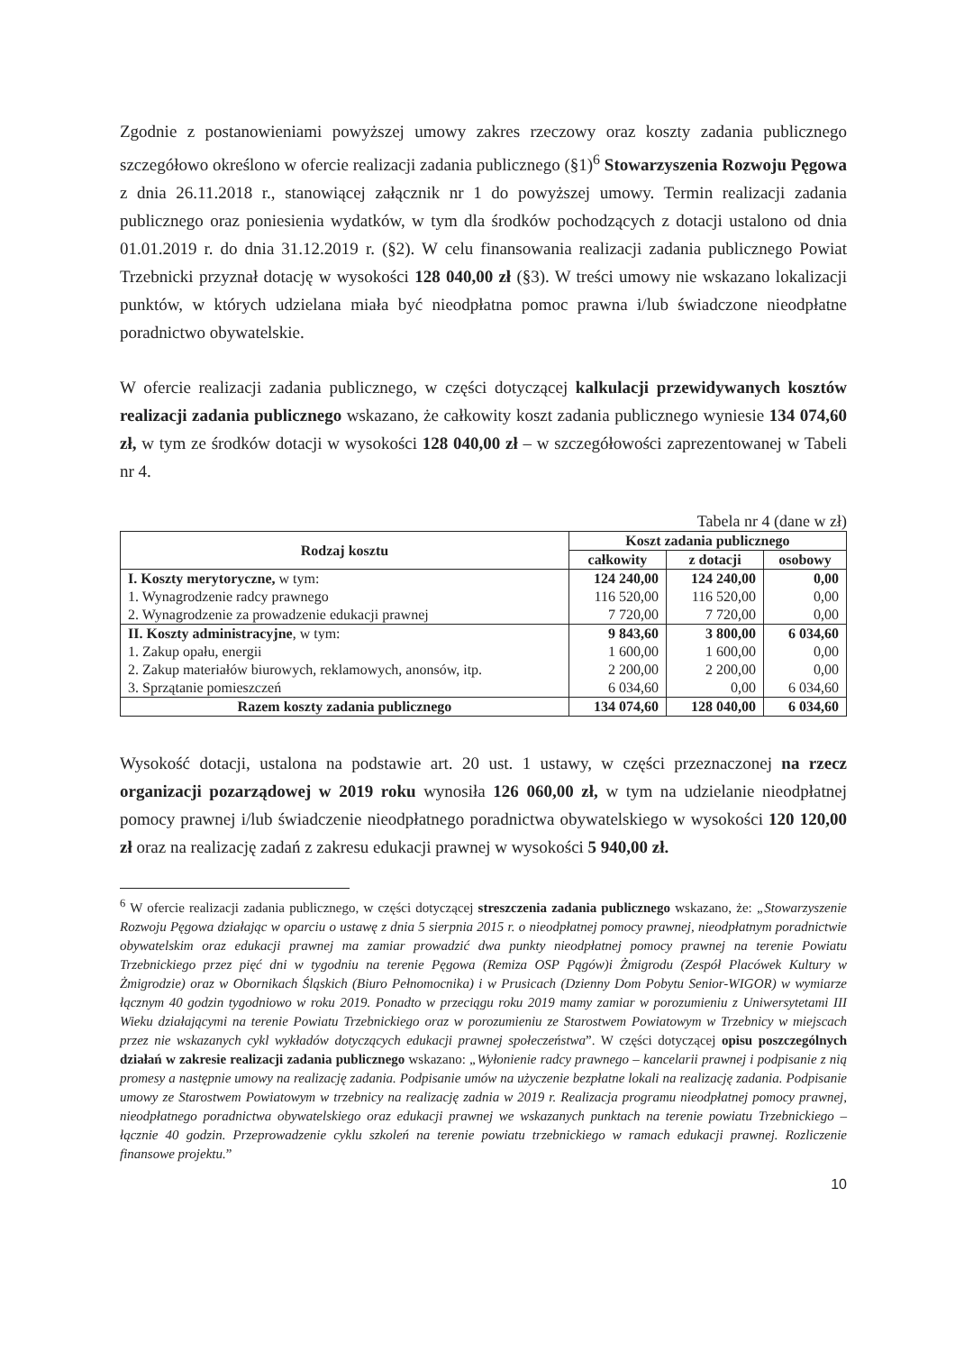Zgodnie z postanowieniami powyższej umowy zakres rzeczowy oraz koszty zadania publicznego szczegółowo określono w ofercie realizacji zadania publicznego (§1)<sup>6</sup> Stowarzyszenia Rozwoju Pęgowa z dnia 26.11.2018 r., stanowiącej załącznik nr 1 do powyższej umowy. Termin realizacji zadania publicznego oraz poniesienia wydatków, w tym dla środków pochodzących z dotacji ustalono od dnia 01.01.2019 r. do dnia 31.12.2019 r. (§2). W celu finansowania realizacji zadania publicznego Powiat Trzebnicki przyznał dotację w wysokości 128 040,00 zł (§3). W treści umowy nie wskazano lokalizacji punktów, w których udzielana miała być nieodpłatna pomoc prawna i/lub świadczone nieodpłatne poradnictwo obywatelskie.
W ofercie realizacji zadania publicznego, w części dotyczącej kalkulacji przewidywanych kosztów realizacji zadania publicznego wskazano, że całkowity koszt zadania publicznego wyniesie 134 074,60 zł, w tym ze środków dotacji w wysokości 128 040,00 zł – w szczegółowości zaprezentowanej w Tabeli nr 4.
Tabela nr 4 (dane w zł)
| Rodzaj kosztu | Koszt zadania publicznego | | |
| --- | --- | --- | --- |
| | całkowity | z dotacji | osobowy |
| I. Koszty merytoryczne, w tym: | 124 240,00 | 124 240,00 | 0,00 |
| 1. Wynagrodzenie radcy prawnego | 116 520,00 | 116 520,00 | 0,00 |
| 2. Wynagrodzenie za prowadzenie edukacji prawnej | 7 720,00 | 7 720,00 | 0,00 |
| II. Koszty administracyjne , w tym: | 9 843,60 | 3 800,00 | 6 034,60 |
| 1. Zakup opału, energii | 1 600,00 | 1 600,00 | 0,00 |
| 2. Zakup materiałów biurowych, reklamowych, anonsów, itp. | 2 200,00 | 2 200,00 | 0,00 |
| 3. Sprzątanie pomieszczeń | 6 034,60 | 0,00 | 6 034,60 |
| Razem koszty zadania publicznego | 134 074,60 | 128 040,00 | 6 034,60 |
Wysokość dotacji, ustalona na podstawie art. 20 ust. 1 ustawy, w części przeznaczonej na rzecz organizacji pozarządowej w 2019 roku wynosiła 126 060,00 zł, w tym na udzielanie nieodpłatnej pomocy prawnej i/lub świadczenie nieodpłatnego poradnictwa obywatelskiego w wysokości 120 120,00 zł oraz na realizację zadań z zakresu edukacji prawnej w wysokości 5 940,00 zł.
<sup>6</sup> W ofercie realizacji zadania publicznego, w części dotyczącej streszczenia zadania publicznego wskazano, że: „Stowarzyszenie Rozwoju Pęgowa działając w oparciu o ustawę z dnia 5 sierpnia 2015 r. o nieodpłatnej pomocy prawnej, nieodpłatnym poradnictwie obywatelskim oraz edukacji prawnej ma zamiar prowadzić dwa punkty nieodpłatnej pomocy prawnej na terenie Powiatu Trzebnickiego przez pięć dni w tygodniu na terenie Pęgowa (Remiza OSP Pągów)i Żmigrodu (Zespół Placówek Kultury w Żmigrodzie) oraz w Obornikach Śląskich (Biuro Pełnomocnika) i w Prusicach (Dzienny Dom Pobytu Senior-WIGOR) w wymiarze łącznym 40 godzin tygodniowo w roku 2019. Ponadto w przeciągu roku 2019 mamy zamiar w porozumieniu z Uniwersytetami III Wieku działającymi na terenie Powiatu Trzebnickiego oraz w porozumieniu ze Starostwem Powiatowym w Trzebnicy w miejscach przez nie wskazanych cykl wykładów dotyczących edukacji prawnej społeczeństwa”. W części dotyczącej opisu poszczególnych działań w zakresie realizacji zadania publicznego wskazano: „Wyłonienie radcy prawnego – kancelarii prawnej i podpisanie z nią promesy a następnie umowy na realizację zadania. Podpisanie umów na użyczenie bezpłatne lokali na realizację zadania. Podpisanie umowy ze Starostwem Powiatowym w trzebnicy na realizację zadnia w 2019 r. Realizacja programu nieodpłatnej pomocy prawnej, nieodpłatnego poradnictwa obywatelskiego oraz edukacji prawnej we wskazanych punktach na terenie powiatu Trzebnickiego – łącznie 40 godzin. Przeprowadzenie cyklu szkoleń na terenie powiatu trzebnickiego w ramach edukacji prawnej. Rozliczenie finansowe projektu.”
10